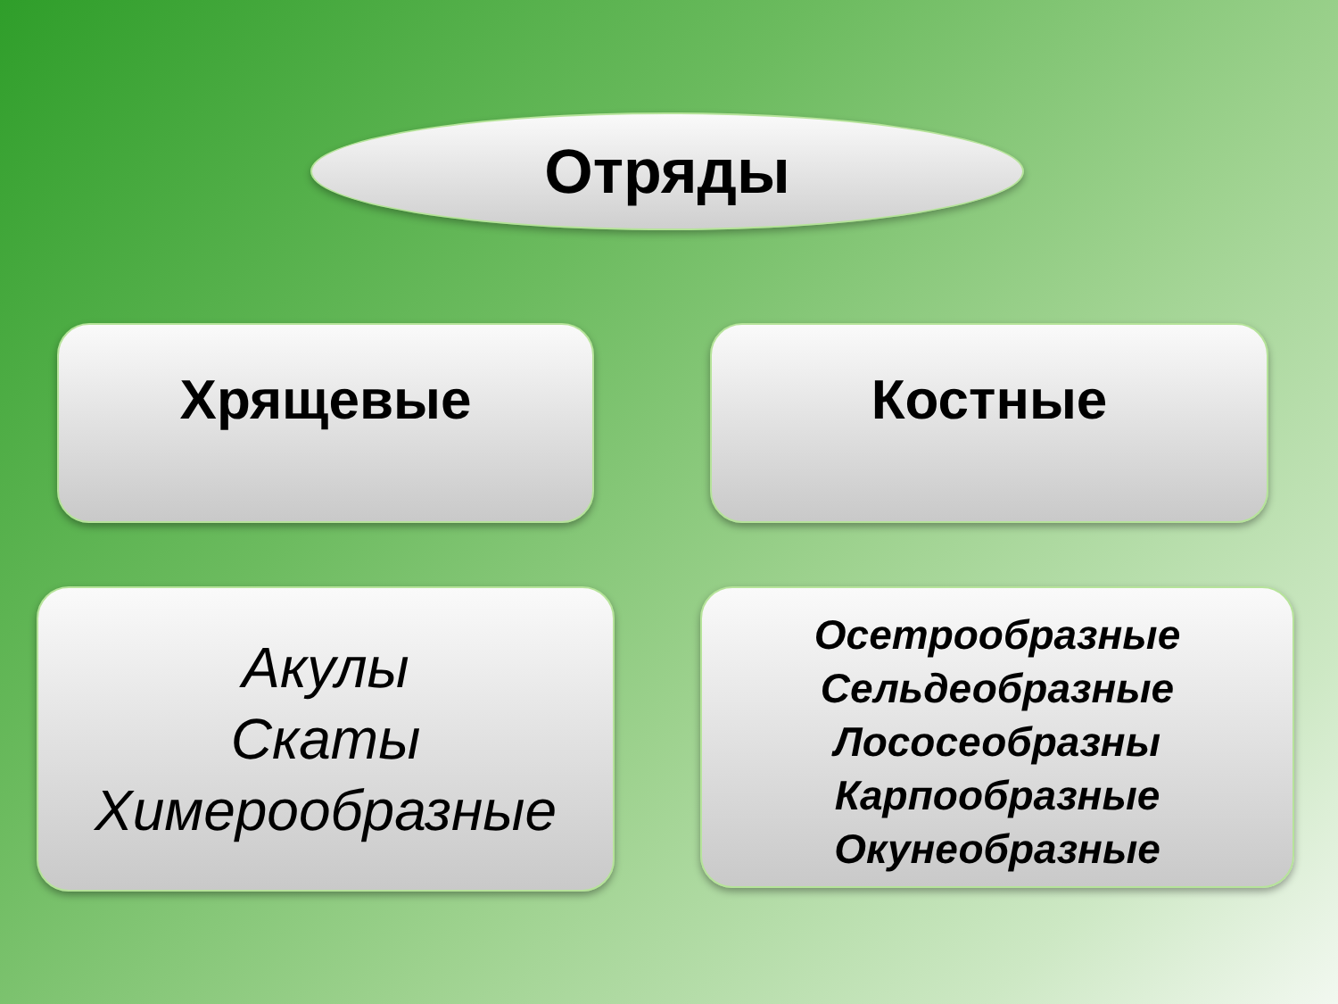Отряды
Хрящевые Костные
Акулы
Скаты
Химерообразные
Осетрообразные
Сельдеобразные
Лососеобразны
Карпообразные
Окунеобразные